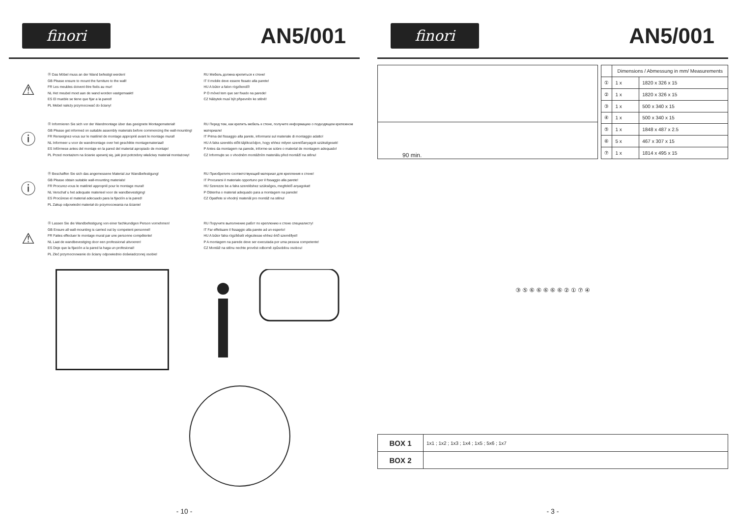finori
AN5/001
⚠
Ⓓ Das Möbel muss an der Wand befestigt werden!
GB Please ensure to mount the furniture to the wall!
FR Les meubles doivent être fixés au mur!
NL Het meubel moet aan de wand worden vastgemaakt!
ES El mueble se tiene que fijar a la pared!
PL Mebel należy przymocować do ściany!
RU Мебель должна крепиться к стене!
IT Il mobile deve essere fissato alla parete!
HU A bútor a falon rögzítendő!
P O móvel tem que ser fixado na parede!
CZ Nábytek musí být připevněn ke stěně!
ⓘ
Ⓓ Informieren Sie sich vor der Wandmontage über das geeignete Montagematerial!
GB Please get informed on suitable assembly materials before commencing the wall-mounting!
FR Renseignez-vous sur le matériel de montage approprié avant le montage mural!
NL Informeer u voor de wandmontage over het geschikte montagemateriaal!
ES Infórmese antes del montaje en la pared del material apropiado de montaje!
PL Przed montażem na ścianie upewnij się, jaki jest potrzebny właściwy materiał montażowy!
RU Перед тем, как крепить мебель к стене, получите информацию о подходящем крепежном материале!
IT Prima del fissaggio alla parete, informarsi sul materiale di montaggio adatto!
HU A falra szerelés előtt tájékozódjon, hogy ehhez milyen szerelőanyagok szükségesek!
P Antes da montagem na parede, informe-se sobre o material de montagem adequado!
CZ Informujte se o vhodném montážním materiálu před montáží na stěnu!
ⓘ
Ⓓ Beschaffen Sie sich das angemessene Material zur Wandbefestigung!
GB Please obtain suitable wall-mounting materials!
FR Procurez-vous le matériel approprié pour le montage mural!
NL Verschaf u het adequate materieel voor de wandbevestiging!
ES Procúrese el material adecuado para la fijación a la pared!
PL Zakup odpowiedni materiał do przymocowania na ścianie!
RU Приобретите соответствующий материал для крепления к стене!
IT Procurarsi il materiale opportuno per il fissaggio alla parete!
HU Szerezze be a falra szereléshez szükséges, megfelelő anyagokat!
P Obtenha o material adequado para a montagem na parede!
CZ Opatřete si vhodný materiál pro montáž na stěnu!
⚠
Ⓓ Lassen Sie die Wandbefestigung von einer fachkundigen Person vornehmen!
GB Ensure all wall-mounting is carried out by competent personnel!
FR Faites effectuer le montage mural par une personne compétente!
NL Laat de wandbevestiging door een professional uitvoeren!
ES Deje que la fijación a la pared la haga un profesional!
PL Zleć przymocnowanie do ściany odpowiednio doświadczonej osobie!
RU Поручите выполнение работ по креплению к стене специалисту!
IT Far effettuare il fissaggio alla parete ad un esperto!
HU A bútor falra rögzítését végeztesse ehhez értő személlyel!
P A montagem na parede deve ser executada por uma pessoa competente!
CZ Montáž na stěnu nechte provést odborně způsobilou osobou!
- 10 -
finori
AN5/001
90 min.
| | Dimensions / Abmessung in mm/ Measurements | |
| --- | --- | --- |
| ① | 1 x | 1820 x 326 x 15 |
| ② | 1 x | 1820 x 326 x 15 |
| ③ | 1 x | 500 x 340 x 15 |
| ④ | 1 x | 500 x 340 x 15 |
| ⑤ | 1 x | 1848 x 487 x 2.5 |
| ⑥ | 5 x | 467 x 307 x 15 |
| ⑦ | 1 x | 1814 x 495 x 15 |
③ ⑤ ⑥ ⑥ ⑥ ⑥ ⑥ ② ① ⑦ ④
| BOX 1 | 1x1 ; 1x2 ; 1x3 ; 1x4 ; 1x5 ; 5x6 ; 1x7 |
| BOX 2 | |
- 3 -